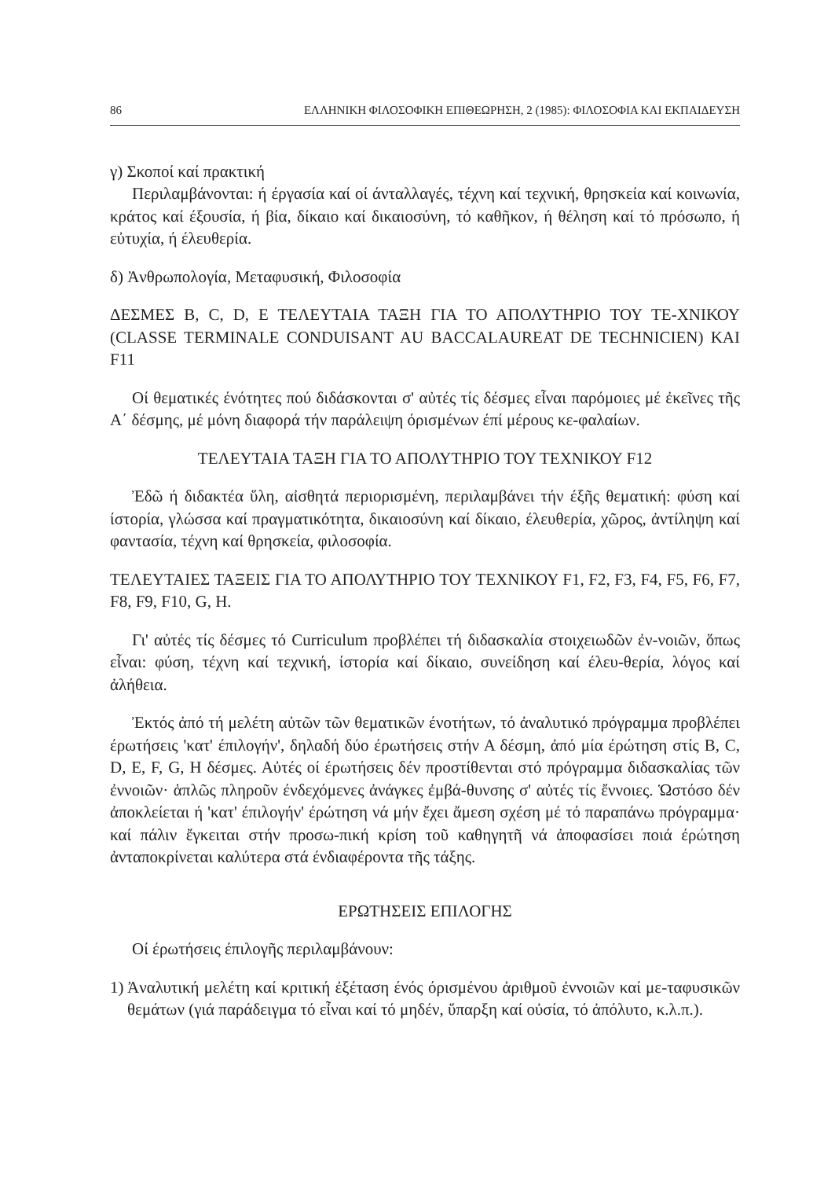86 ΕΛΛΗΝΙΚΗ ΦΙΛΟΣΟΦΙΚΗ ΕΠΙΘΕΩΡΗΣΗ, 2 (1985): ΦΙΛΟΣΟΦΙΑ ΚΑΙ ΕΚΠΑΙΔΕΥΣΗ
γ) Σκοποί καί πρακτική
Περιλαμβάνονται: ή έργασία καί οί άνταλλαγές, τέχνη καί τεχνική, θρησκεία καί κοινωνία, κράτος καί έξουσία, ή βία, δίκαιο καί δικαιοσύνη, τό καθῆκον, ή θέληση καί τό πρόσωπο, ή εὐτυχία, ή έλευθερία.
δ) Ἀνθρωπολογία, Μεταφυσική, Φιλοσοφία
ΔΕΣΜΕΣ Β, C, D, Ε ΤΕΛΕΥΤΑΙΑ ΤΑΞΗ ΓΙΑ ΤΟ ΑΠΟΛΥΤΗΡΙΟ ΤΟΥ ΤΕ-ΧΝΙΚΟΥ (CLASSE TERMINALE CONDUISANT AU BACCALAUREAT DE TECHNICIEN) ΚΑΙ F11
Οί θεματικές ένότητες πού διδάσκονται σ' αὐτές τίς δέσμες εἶναι παρόμοιες μέ ἐκεῖνες τῆς Α΄ δέσμης, μέ μόνη διαφορά τήν παράλειψη όρισμένων έπί μέρους κε-φαλαίων.
ΤΕΛΕΥΤΑΙΑ ΤΑΞΗ ΓΙΑ ΤΟ ΑΠΟΛΥΤΗΡΙΟ ΤΟΥ ΤΕΧΝΙΚΟΥ F12
Ἐδῶ ή διδακτέα ὕλη, αἰσθητά περιορισμένη, περιλαμβάνει τήν έξῆς θεματική: φύση καί ίστορία, γλώσσα καί πραγματικότητα, δικαιοσύνη καί δίκαιο, έλευθερία, χῶρος, ἀντίληψη καί φαντασία, τέχνη καί θρησκεία, φιλοσοφία.
ΤΕΛΕΥΤΑΙΕΣ ΤΑΞΕΙΣ ΓΙΑ ΤΟ ΑΠΟΛΥΤΗΡΙΟ ΤΟΥ ΤΕΧΝΙΚΟΥ F1, F2, F3, F4, F5, F6, F7, F8, F9, F10, G, H.
Γι' αὐτές τίς δέσμες τό Curriculum προβλέπει τή διδασκαλία στοιχειωδῶν ἐν-νοιῶν, ὅπως εἶναι: φύση, τέχνη καί τεχνική, ίστορία καί δίκαιο, συνείδηση καί έλευ-θερία, λόγος καί ἀλήθεια.
Ἐκτός ἀπό τή μελέτη αὐτῶν τῶν θεματικῶν ένοτήτων, τό ἀναλυτικό πρόγραμμα προβλέπει έρωτήσεις 'κατ' έπιλογήν', δηλαδή δύο έρωτήσεις στήν Α δέσμη, ἀπό μία έρώτηση στίς Β, C, D, E, F, G, H δέσμες. Αὐτές οί έρωτήσεις δέν προστίθενται στό πρόγραμμα διδασκαλίας τῶν ἐννοιῶν· ἁπλῶς πληροῦν ένδεχόμενες ἀνάγκες ἐμβά-θυνσης σ' αὐτές τίς ἔννοιες. Ὡστόσο δέν ἀποκλείεται ή 'κατ' έπιλογήν' έρώτηση νά μήν ἔχει ἄμεση σχέση μέ τό παραπάνω πρόγραμμα· καί πάλιν ἔγκειται στήν προσω-πική κρίση τοῦ καθηγητῆ νά ἀποφασίσει ποιά έρώτηση ἀνταποκρίνεται καλύτερα στά ένδιαφέροντα τῆς τάξης.
ΕΡΩΤΗΣΕΙΣ ΕΠΙΛΟΓΗΣ
Οί έρωτήσεις έπιλογῆς περιλαμβάνουν:
1)
Ἀναλυτική μελέτη καί κριτική ἐξέταση ένός όρισμένου ἀριθμοῦ ἐννοιῶν καί με-ταφυσικῶν θεμάτων (γιά παράδειγμα τό εἶναι καί τό μηδέν, ὕπαρξη καί οὐσία, τό ἀπόλυτο, κ.λ.π.).